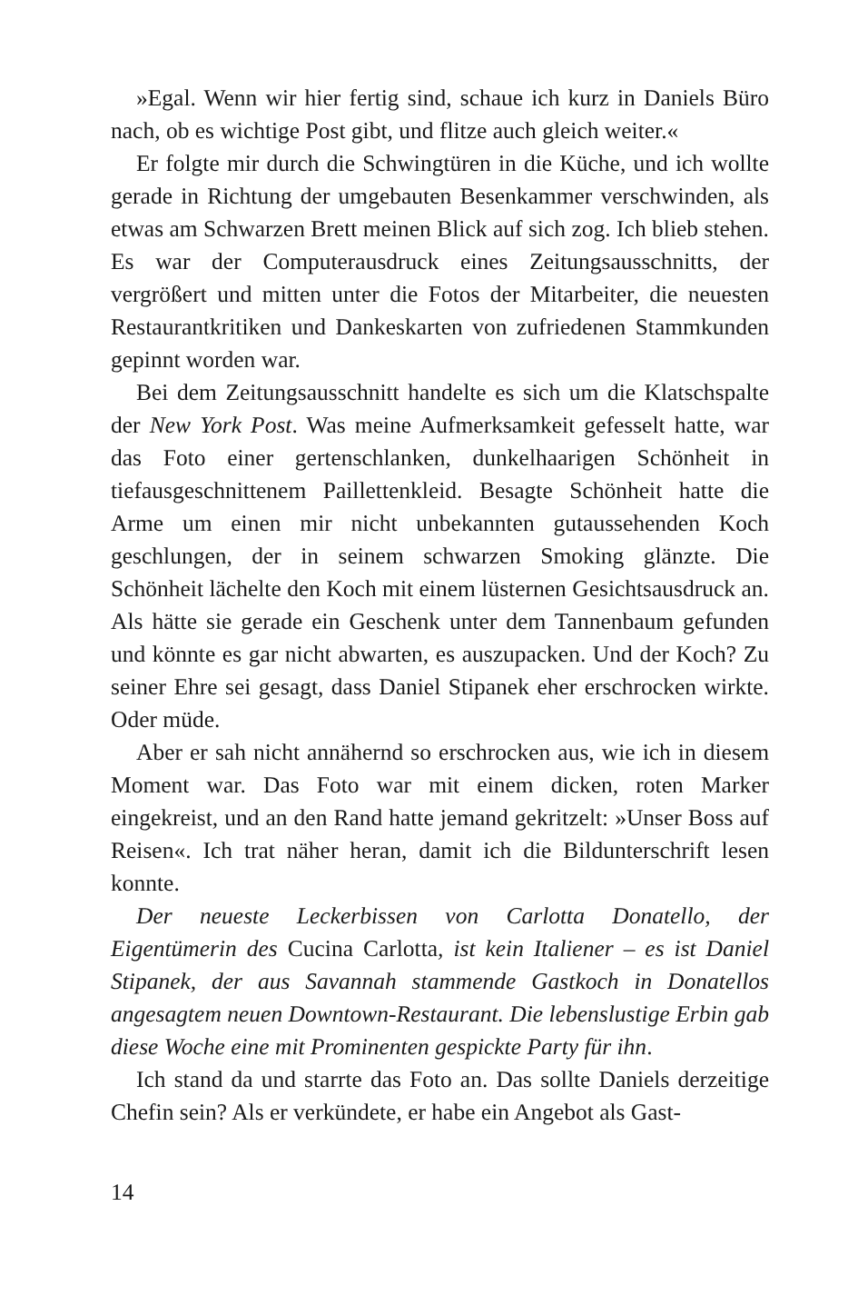»Egal. Wenn wir hier fertig sind, schaue ich kurz in Daniels Büro nach, ob es wichtige Post gibt, und flitze auch gleich weiter.«
Er folgte mir durch die Schwingtüren in die Küche, und ich wollte gerade in Richtung der umgebauten Besenkammer verschwinden, als etwas am Schwarzen Brett meinen Blick auf sich zog. Ich blieb stehen. Es war der Computerausdruck eines Zeitungsausschnitts, der vergrößert und mitten unter die Fotos der Mitarbeiter, die neuesten Restaurantkritiken und Dankeskarten von zufriedenen Stammkunden gepinnt worden war.
Bei dem Zeitungsausschnitt handelte es sich um die Klatschspalte der New York Post. Was meine Aufmerksamkeit gefesselt hatte, war das Foto einer gertenschlanken, dunkelhaarigen Schönheit in tiefausgeschnittenem Paillettenkleid. Besagte Schönheit hatte die Arme um einen mir nicht unbekannten gutaussehenden Koch geschlungen, der in seinem schwarzen Smoking glänzte. Die Schönheit lächelte den Koch mit einem lüsternen Gesichtsausdruck an. Als hätte sie gerade ein Geschenk unter dem Tannenbaum gefunden und könnte es gar nicht abwarten, es auszupacken. Und der Koch? Zu seiner Ehre sei gesagt, dass Daniel Stipanek eher erschrocken wirkte. Oder müde.
Aber er sah nicht annähernd so erschrocken aus, wie ich in diesem Moment war. Das Foto war mit einem dicken, roten Marker eingekreist, und an den Rand hatte jemand gekritzelt: »Unser Boss auf Reisen«. Ich trat näher heran, damit ich die Bildunterschrift lesen konnte.
Der neueste Leckerbissen von Carlotta Donatello, der Eigentümerin des Cucina Carlotta, ist kein Italiener – es ist Daniel Stipanek, der aus Savannah stammende Gastkoch in Donatellos angesagtem neuen Downtown-Restaurant. Die lebenslustige Erbin gab diese Woche eine mit Prominenten gespickte Party für ihn.
Ich stand da und starrte das Foto an. Das sollte Daniels derzeitige Chefin sein? Als er verkündete, er habe ein Angebot als Gast-
14